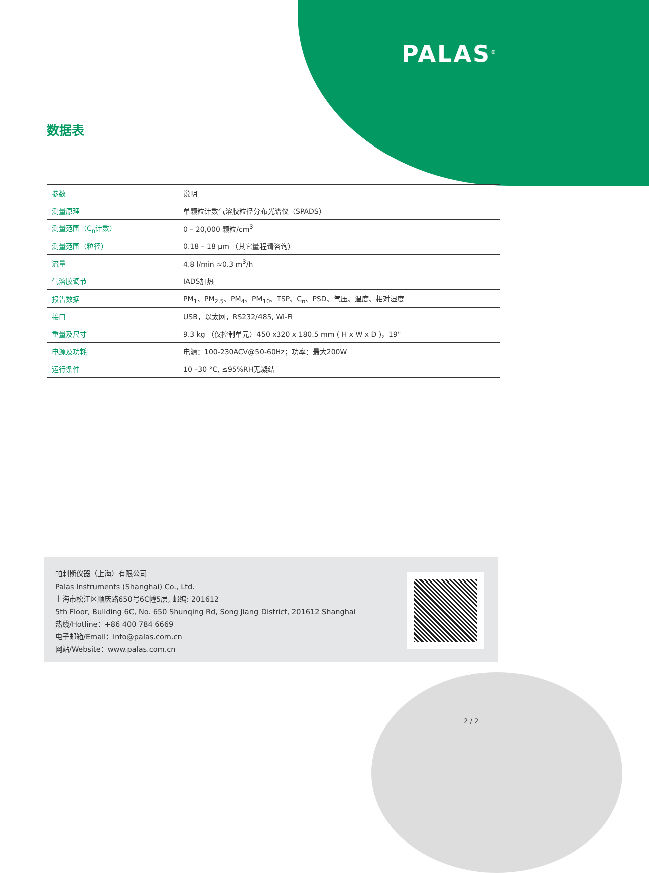PALAS<sup>®</sup>
数据表
| 参数 | 说明 |
| --- | --- |
| 测量原理 | 单颗粒计数气溶胶粒径分布光谱仪（SPADS） |
| 测量范围（C<sub>n</sub>计数） | 0 – 20,000 颗粒/cm<sup>3</sup> |
| 测量范围（粒径） | 0.18 – 18 µm （其它量程请咨询） |
| 流量 | 4.8 l/min ≈0.3 m<sup>3</sup>/h |
| 气溶胶调节 | IADS加热 |
| 报告数据 | PM<sub>1</sub>、PM<sub>2.5</sub>、PM<sub>4</sub>、PM<sub>10</sub>、TSP、C<sub>n</sub>、PSD、气压、温度、相对湿度 |
| 接口 | USB，以太网，RS232/485, Wi-Fi |
| 重量及尺寸 | 9.3 kg （仅控制单元）450 x320 x 180.5 mm ( H x W x D )，19" |
| 电源及功耗 | 电源：100-230ACV@50-60Hz；功率：最大200W |
| 运行条件 | 10 –30 °C, ≤95%RH无凝结 |
帕刺斯仪器（上海）有限公司
Palas Instruments (Shanghai) Co., Ltd.
上海市松江区顺庆路650号6C幢5层, 邮编: 201612
5th Floor, Building 6C, No. 650 Shunqing Rd, Song Jiang District, 201612 Shanghai
热线/Hotline：+86 400 784 6669
电子邮箱/Email：info@palas.com.cn
网站/Website：www.palas.com.cn
2 / 2